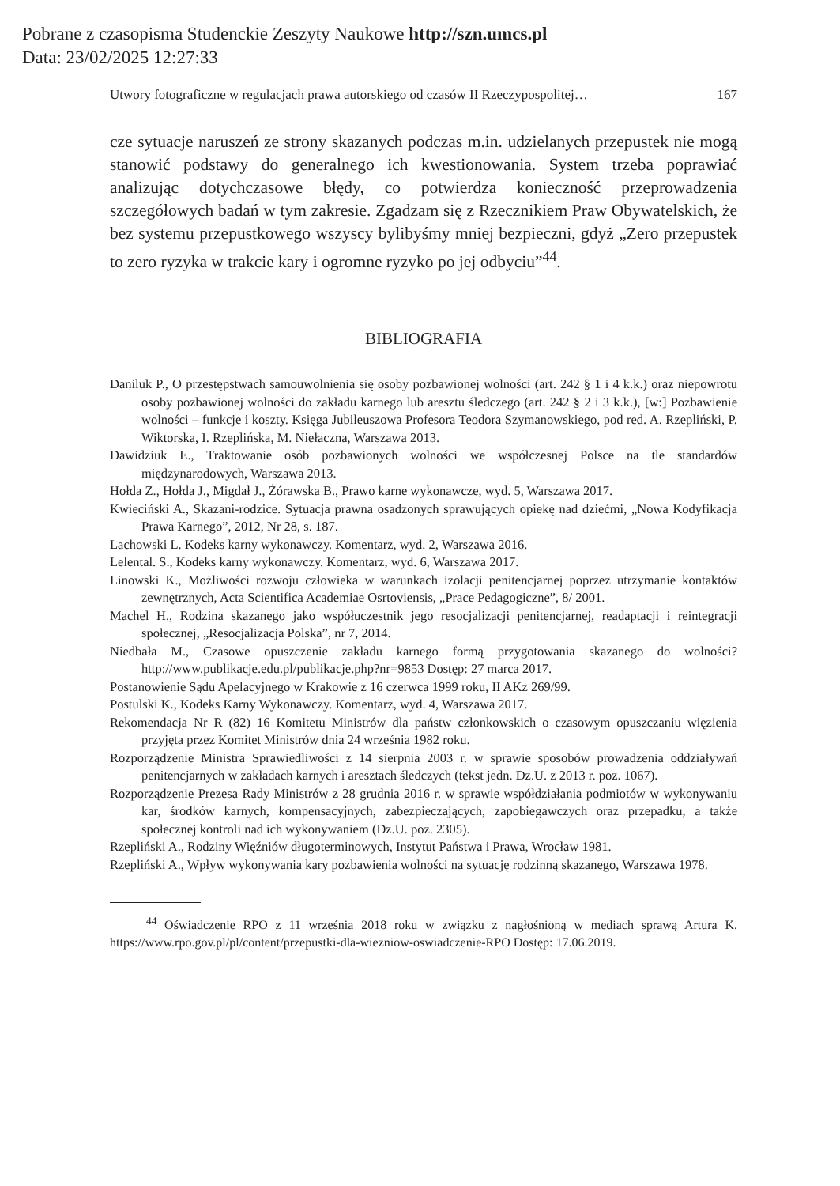Pobrane z czasopisma Studenckie Zeszyty Naukowe http://szn.umcs.pl
Data: 23/02/2025 12:27:33
Utwory fotograficzne w regulacjach prawa autorskiego od czasów II Rzeczypospolitej… 167
cze sytuacje naruszeń ze strony skazanych podczas m.in. udzielanych przepustek nie mogą stanowić podstawy do generalnego ich kwestionowania. System trzeba poprawiać analizując dotychczasowe błędy, co potwierdza konieczność przeprowadzenia szczegółowych badań w tym zakresie. Zgadzam się z Rzecznikiem Praw Obywatelskich, że bez systemu przepustkowego wszyscy bylibyśmy mniej bezpieczni, gdyż „Zero przepustek to zero ryzyka w trakcie kary i ogromne ryzyko po jej odbyciu”<sup>44</sup>.
BIBLIOGRAFIA
Daniluk P., O przestępstwach samouwolnienia się osoby pozbawionej wolności (art. 242 § 1 i 4 k.k.) oraz niepowrotu osoby pozbawionej wolności do zakładu karnego lub aresztu śledczego (art. 242 § 2 i 3 k.k.), [w:] Pozbawienie wolności – funkcje i koszty. Księga Jubileuszowa Profesora Teodora Szymanowskiego, pod red. A. Rzepliński, P. Wiktorska, I. Rzeplińska, M. Niełaczna, Warszawa 2013.
Dawidziuk E., Traktowanie osób pozbawionych wolności we współczesnej Polsce na tle standardów międzynarodowych, Warszawa 2013.
Hołda Z., Hołda J., Migdał J., Żórawska B., Prawo karne wykonawcze, wyd. 5, Warszawa 2017.
Kwieciński A., Skazani-rodzice. Sytuacja prawna osadzonych sprawujących opiekę nad dziećmi, „Nowa Kodyfikacja Prawa Karnego”, 2012, Nr 28, s. 187.
Lachowski L. Kodeks karny wykonawczy. Komentarz, wyd. 2, Warszawa 2016.
Lelental. S., Kodeks karny wykonawczy. Komentarz, wyd. 6, Warszawa 2017.
Linowski K., Możliwości rozwoju człowieka w warunkach izolacji penitencjarnej poprzez utrzymanie kontaktów zewnętrznych, Acta Scientifica Academiae Osrtoviensis, „Prace Pedagogiczne”, 8/ 2001.
Machel H., Rodzina skazanego jako współuczestnik jego resocjalizacji penitencjarnej, readaptacji i reintegracji społecznej, „Resocjalizacja Polska”, nr 7, 2014.
Niedbała M., Czasowe opuszczenie zakładu karnego formą przygotowania skazanego do wolności? http://www.publikacje.edu.pl/publikacje.php?nr=9853 Dostęp: 27 marca 2017.
Postanowienie Sądu Apelacyjnego w Krakowie z 16 czerwca 1999 roku, II AKz 269/99.
Postulski K., Kodeks Karny Wykonawczy. Komentarz, wyd. 4, Warszawa 2017.
Rekomendacja Nr R (82) 16 Komitetu Ministrów dla państw członkowskich o czasowym opuszczaniu więzienia przyjęta przez Komitet Ministrów dnia 24 września 1982 roku.
Rozporządzenie Ministra Sprawiedliwości z 14 sierpnia 2003 r. w sprawie sposobów prowadzenia oddziaływań penitencjarnych w zakładach karnych i aresztach śledczych (tekst jedn. Dz.U. z 2013 r. poz. 1067).
Rozporządzenie Prezesa Rady Ministrów z 28 grudnia 2016 r. w sprawie współdziałania podmiotów w wykonywaniu kar, środków karnych, kompensacyjnych, zabezpieczających, zapobiegawczych oraz przepadku, a także społecznej kontroli nad ich wykonywaniem (Dz.U. poz. 2305).
Rzepliński A., Rodziny Więźniów długoterminowych, Instytut Państwa i Prawa, Wrocław 1981.
Rzepliński A., Wpływ wykonywania kary pozbawienia wolności na sytuację rodzinną skazanego, Warszawa 1978.
<sup>44</sup> Oświadczenie RPO z 11 września 2018 roku w związku z nagłośnioną w mediach sprawą Artura K. https://www.rpo.gov.pl/pl/content/przepustki-dla-wiezniow-oswiadczenie-RPO Dostęp: 17.06.2019.